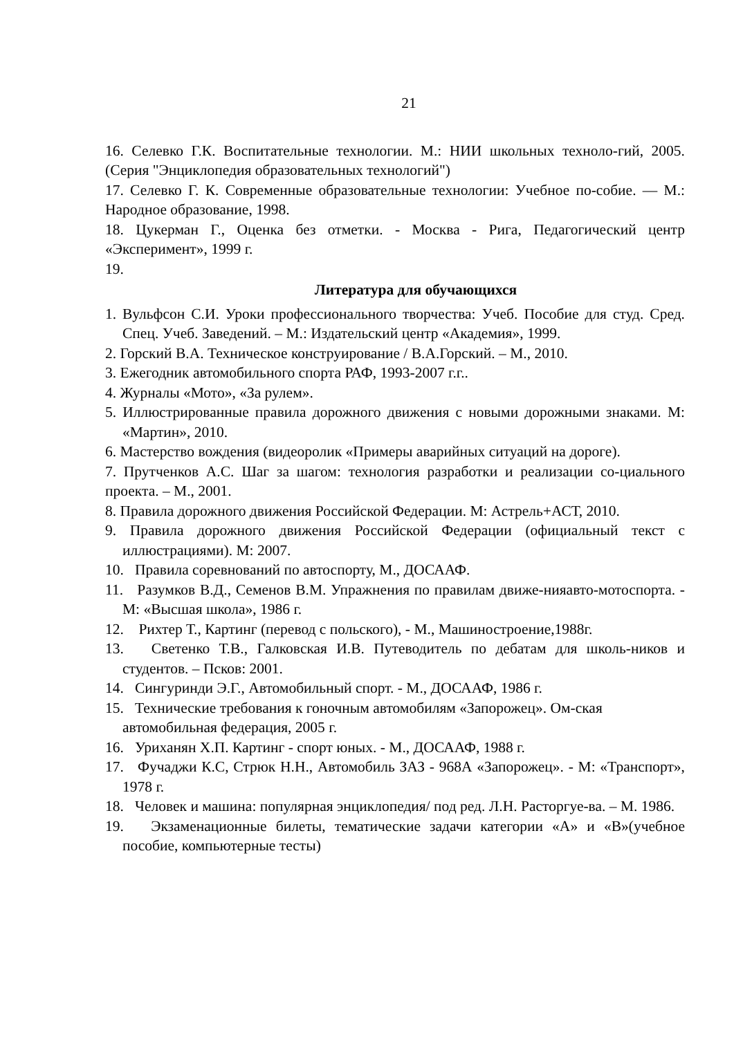21
16. Селевко Г.К. Воспитательные технологии. М.: НИИ школьных техноло-гий, 2005. (Серия "Энциклопедия образовательных технологий")
17. Селевко Г. К. Современные образовательные технологии: Учебное по-собие. — М.: Народное образование, 1998.
18. Цукерман Г., Оценка без отметки. - Москва - Рига, Педагогический центр «Эксперимент», 1999 г.
19.
Литература для обучающихся
1. Вульфсон С.И. Уроки профессионального творчества: Учеб. Пособие для студ. Сред. Спец. Учеб. Заведений. – М.: Издательский центр «Академия», 1999.
2. Горский В.А. Техническое конструирование / В.А.Горский. – М., 2010.
3. Ежегодник автомобильного спорта РАФ, 1993-2007 г.г..
4. Журналы «Мото», «За рулем».
5. Иллюстрированные правила дорожного движения с новыми дорожными знаками. М: «Мартин», 2010.
6. Мастерство вождения (видеоролик «Примеры аварийных ситуаций на дороге).
7. Прутченков А.С. Шаг за шагом: технология разработки и реализации со-циального проекта. – М., 2001.
8. Правила дорожного движения Российской Федерации. М: Астрель+АСТ, 2010.
9. Правила дорожного движения Российской Федерации (официальный текст с иллюстрациями). М: 2007.
10. Правила соревнований по автоспорту, М., ДОСААФ.
11. Разумков В.Д., Семенов В.М. Упражнения по правилам движе-нияавто-мотоспорта. - М: «Высшая школа», 1986 г.
12. Рихтер Т., Картинг (перевод с польского), - М., Машиностроение,1988г.
13. Светенко Т.В., Галковская И.В. Путеводитель по дебатам для школь-ников и студентов. – Псков: 2001.
14. Сингуринди Э.Г., Автомобильный спорт. - М., ДОСААФ, 1986 г.
15. Технические требования к гоночным автомобилям «Запорожец». Ом-ская
автомобильная федерация, 2005 г.
16. Уриханян Х.П. Картинг - спорт юных. - М., ДОСААФ, 1988 г.
17. Фучаджи К.С, Стрюк Н.Н., Автомобиль ЗАЗ - 968А «Запорожец». - М: «Транспорт», 1978 г.
18. Человек и машина: популярная энциклопедия/ под ред. Л.Н. Расторгуе-ва. – М. 1986.
19. Экзаменационные билеты, тематические задачи категории «А» и «В»(учебное пособие, компьютерные тесты)